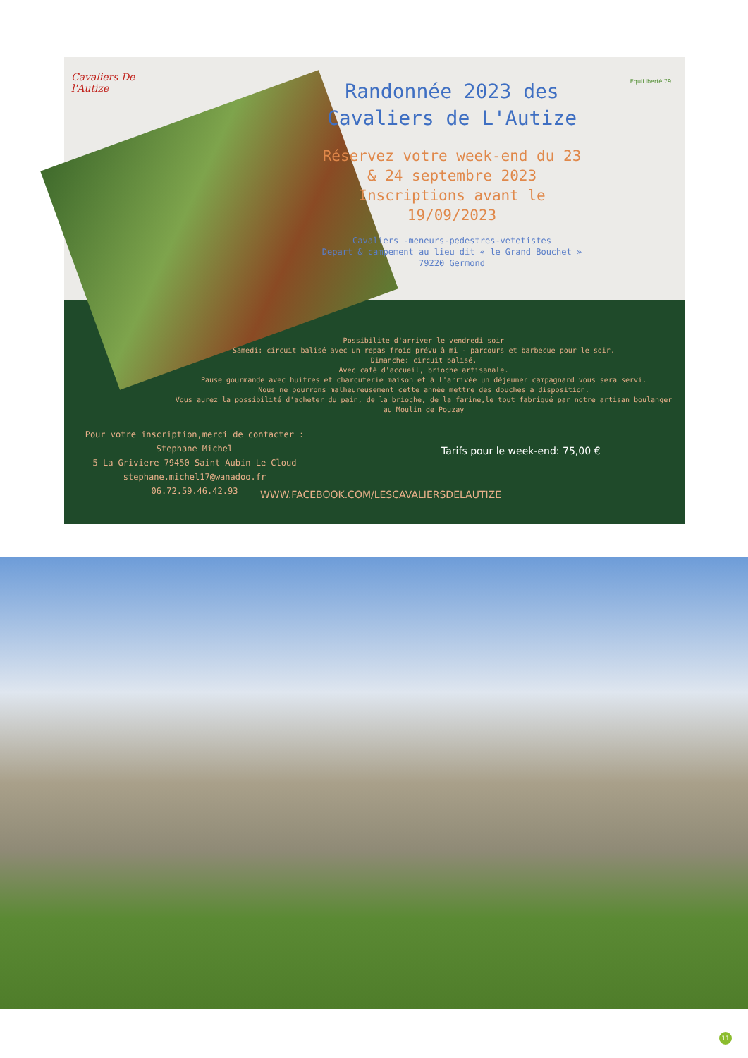Cavaliers De l'Autize
Randonnée 2023 des Cavaliers de L'Autize
Réservez votre week-end du 23 & 24 septembre 2023 Inscriptions avant le 19/09/2023
Cavaliers -meneurs-pedestres-vetetistes
Depart & campement au lieu dit « le Grand Bouchet »
79220 Germond
EquiLiberté 79
Possibilite d'arriver le vendredi soir
Samedi: circuit balisé avec un repas froid prévu à mi - parcours et barbecue pour le soir.
Dimanche: circuit balisé.
Avec café d'accueil, brioche artisanale.
Pause gourmande avec huitres et charcuterie maison et à l'arrivée un déjeuner campagnard vous sera servi.
Nous ne pourrons malheureusement cette année mettre des douches à disposition.
Vous aurez la possibilité d'acheter du pain, de la brioche, de la farine,le tout fabriqué par notre artisan boulanger au Moulin de Pouzay
Pour votre inscription,merci de contacter :
Stephane Michel
5 La Griviere 79450 Saint Aubin Le Cloud
stephane.michel17@wanadoo.fr
06.72.59.46.42.93
Tarifs pour le week-end: 75,00 €
WWW.FACEBOOK.COM/LESCAVALIERSDELAUTIZE
11